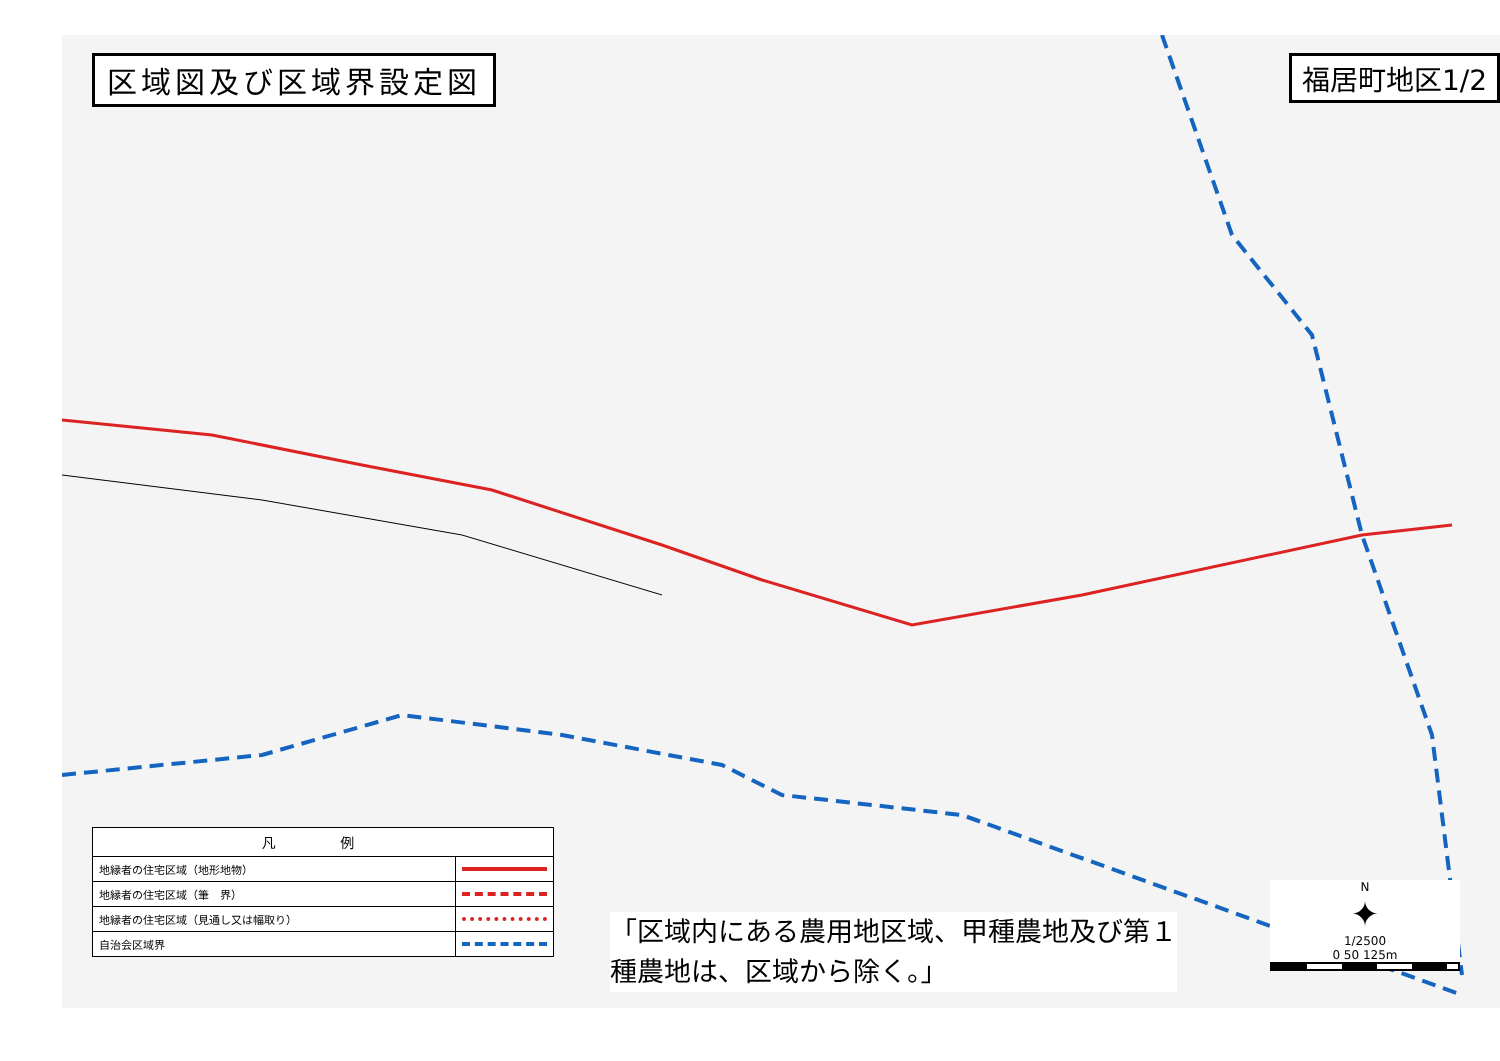区域図及び区域界設定図
福居町地区1/2
| 凡 例 | |
| --- | --- |
| 地縁者の住宅区域（地形地物） | |
| 地縁者の住宅区域（筆 界） | |
| 地縁者の住宅区域（見通し又は幅取り） | |
| 自治会区域界 | |
「区域内にある農用地区域、甲種農地及び第１
種農地は、区域から除く。」
N
✦
1/2500
0 50 125m